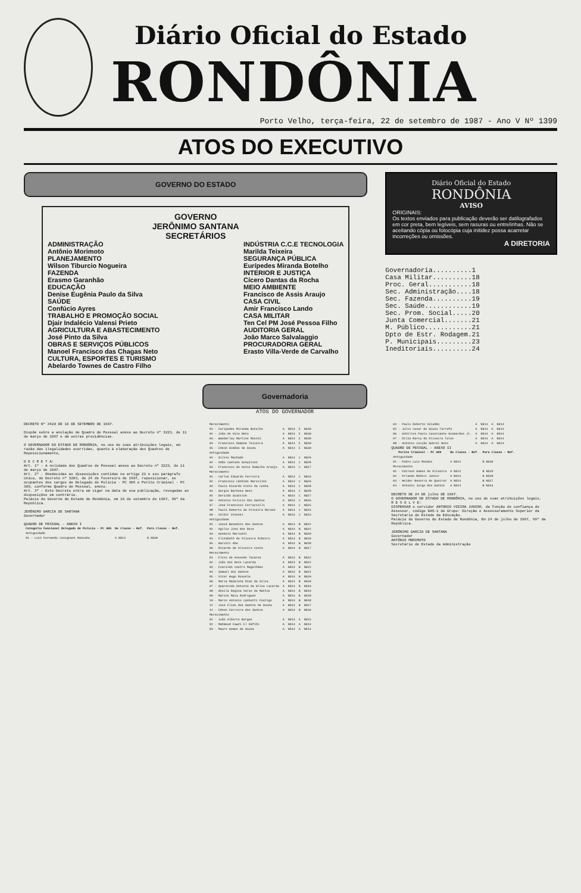Diário Oficial do Estado
RONDÔNIA
Porto Velho, terça-feira, 22 de setembro de 1987 - Ano V Nº 1399
ATOS DO EXECUTIVO
GOVERNO DO ESTADO
GOVERNO
JERÔNIMO SANTANA
SECRETÁRIOS
ADMINISTRAÇÃO
Antônio Morimoto
PLANEJAMENTO
Wilson Tiburcio Nogueira
FAZENDA
Erasmo Garanhão
EDUCAÇÃO
Denise Eugênia Paulo da Silva
SAÚDE
Confúcio Ayres
TRABALHO E PROMOÇÃO SOCIAL
Djair Indalécio Valensi Prieto
AGRICULTURA E ABASTECIMENTO
José Pinto da Silva
OBRAS E SERVIÇOS PÚBLICOS
Manoel Francisco das Chagas Neto
CULTURA, ESPORTES E TURISMO
Abelardo Townes de Castro Filho
INDÚSTRIA C.C.E TECNOLOGIA
Marilda Teixeira
SEGURANÇA PÚBLICA
Eurípedes Miranda Botelho
INTERIOR E JUSTIÇA
Cícero Dantas da Rocha
MEIO AMBIENTE
Francisco de Assis Araujo
CASA CIVIL
Amir Francisco Lando
CASA MILITAR
Ten Cel PM José Pessoa Filho
AUDITORIA GERAL
João Marco Salvalaggio
PROCURADORIA GERAL
Erasto Villa-Verde de Carvalho
Governadoria
ATOS DO GOVERNADOR
Diário Oficial do Estado
RONDÔNIA
AVISO
ORIGINAIS:
Os textos enviados para publicação deverão ser datilografados em cor preta, bem legíveis, sem rasuras ou entrelinhas. Não se aceitando cópia ou fotocópia cuja initidez possa acarretar incorreções ou omissões.
A DIRETORIA
Governadoria..........1
Casa Militar..........18
Proc. Geral...........18
Sec. Administração....18
Sec. Fazenda..........19
Sec. Saúde............19
Sec. Prom. Social.....20
Junta Comercial.......21
M. Público............21
Dpto de Estr. Rodagem.21
P. Municipais.........23
Ineditoriais..........24
DECRETO Nº 3420 DE 18 DE SETEMBRO DE 1987.
Dispõe sobre a anulação do Quadro de Pessoal anexo ao Decreto nº 3223, de 11 de março de 1987 e dá outras providências.
O GOVERNADOR DO ESTADO DE RONDÔNIA, no uso de suas atribuições legais, em razão das ilegalidades ocorridas, quanto à elaboração dos Quadros de Reposicionamento,
D E C R E T A:
Art. 1º - A nulidade dos Quadros de Pessoal anexo ao Decreto nº 3223, de 11 de março de 1987.
Art. 2º - Obedecidas as disposições contidas no artigo 21 e seu parágrafo único, do Decreto nº 3203, de 24 de fevereiro de 1987, reposicionar, os ocupantes dos cargos de Delegado de Polícia - PC 305 e Perito Criminal - PC 309, conforme Quadro de Pessoal, anexo.
Art. 3º - Este Decreto entra em vigor na data de sua publicação, revogadas as disposições em contrário.
Palácio do Governo do Estado de Rondônia, em 18 de setembro de 1987, 99º da República.
JERÔNIMO GARCIA DE SANTANA
Governador
QUADRO DE PESSOAL - ANEXO I
| Categoria Funcional Delegado de Polícia - PC 305 | De Classe - Ref. | Para Classe - Ref. |
| --- | --- | --- |
| Antiguidade | | |
| 01 - Luiz Fernando Cosignani Mancebo | A NS14 | B NS30 |
| Merecimento | | | | |
| 01 - Eurípedes Miranda Botelho | A | NS14 | E | NS30 |
| 02 - João do Vale Neto | A | NS14 | E | NS30 |
| 03 - Wanderley Martins Mosini | A | NS14 | E | NS30 |
| 04 - Francisco Damone Teixeira | A | NS14 | E | NS30 |
| 05 - Edson Simões de Souza | A | NS14 | E | NS30 |
| Antiguidade | | | | |
| 01 - Silvio Machado | A | NS14 | C | NS29 |
| 02 - Adão Caetano Gonçalves | A | NS14 | C | NS28 |
| 03 - Francisco de Assis Ramalho Araújo | A | NS14 | C | NS27 |
| Merecimento | | | | |
| 01 - Carlos Eduardo Ferreira | A | NS14 | C | NS29 |
| 02 - Francisco Cândido Marcolino | A | NS14 | C | NS29 |
| 03 - Paulo Ricardo Xisto da Cunha | A | NS14 | C | NS28 |
| 04 - Sergio Barbosa Neto | A | NS14 | C | NS28 |
| 05 - Deraldo Scatolon | A | NS14 | C | NS27 |
| 06 - Antonio Felicio dos Santos | A | NS14 | C | NS26 |
| 07 - José Francisco Ferraciolli | A | NS14 | C | NS25 |
| 08 - Paulo Roberto de Oliveira Moraes | A | NS14 | C | NS24 |
| 09 - Valdir Olenski | A | NS14 | C | NS23 |
| Antiguidade | | | | |
| 01 - Jeová Benedito dos Santos | A | NS14 | B | NS22 |
| 02 - Agilco José dos Reis | A | NS14 | B | NS21 |
| 03 - Genésio Mariuzzi | A | NS14 | B | NS20 |
| 04 - Elizabeth de Oliveira Ribeiro | A | NS14 | B | NS19 |
| 05 - Haruiti Abe | A | NS14 | B | NS18 |
| 06 - Ricardo de Oliveira Costa | A | NS14 | B | NS17 |
| Merecimento | | | | |
| 01 - Elvio de Azevedo Tavares | A | NS14 | B | NS22 |
| 02 - João dos Reis Lacerda | A | NS14 | B | NS22 |
| 03 - Everaldo Castro Magalhães | A | NS14 | B | NS21 |
| 04 - Samuel dos Santos | A | NS14 | B | NS21 |
| 05 - Vitor Hugo Rosenle | A | NS14 | B | NS20 |
| 06 - Maria Madalena Dias da Silva | A | NS14 | B | NS20 |
| 07 - Aparecida Antonia da Silva Lacerda | A | NS14 | B | NS19 |
| 08 - Sheila Regina Xeres de Mattos | A | NS14 | B | NS19 |
| 09 - Marcos Maia Rodrigues | A | NS14 | B | NS18 |
| 10 - Marco Antonio Canhetti Postigo | A | NS14 | B | NS18 |
| 11 - José Elias dos Santos de Souza | A | NS14 | B | NS17 |
| 12 - Edson Ferreira dos Santos | A | NS14 | B | NS16 |
| Merecimento | | | | |
| 01 - João Alberto Borges | A | NS14 | A | NS15 |
| 02 - Mahmoud Fawzi El Rafihi | A | NS14 | A | NS14 |
| 03 - Mauro Gomes de Souza | A | NS14 | A | NS14 |
| 04 - Paulo Roberto Valadão | A | NS14 | A | NS14 |
| 05 - Julio Cesar de Souza Tarrafa | A | NS14 | A | NS14 |
| 06 - Achilles Paulo Cavalcante Guimarães Jr. | A | NS14 | A | NS14 |
| 07 - Dilza Maria de Oliveira Teles | A | NS14 | A | NS14 |
| 08 - Antonio Carção Sobral Neto | A | NS14 | A | NS14 |
QUADRO DE PESSOAL - ANEXO II
| Perito Criminal - PC 309 | De Classe - Ref. | Para Classe - Ref. |
| --- | --- | --- |
| Antiguidade | | |
| 01 - Pedro Luiz Mendes | A NS14 | B NS30 |
| Merecimento | | |
| 01 - Edilson Gomes de Oliveira | A NS14 | B NS29 |
| 02 - Orlando Médici Junior | A NS14 | B NS28 |
| 03 - Helder Bezerra de Queiroz | A NS14 | B NS27 |
| 04 - Antonio Jorge dos Santos | A NS14 | B NS26 |
DECRETO DE 24 DE julho DE 1987.
O GOVERNADOR DO ESTADO DE RONDÔNIA, no uso de suas atribuições legais,
R E S O L V E:
DISPENSAR o servidor ANTONIO VIEIRA JUNIOR, da função de confiança de Assessor, código DAS-1 do Grupo: Direção e Assessoramento Superior da Secretaria de Estado da Educação.
Palácio do Governo do Estado de Rondônia, Em 24 de julho de 1987, 99º da República.
JERÔNIMO GARCIA DE SANTANA
Governador
ANTÔNIO MORIMOTO
Secretário de Estado da Administração